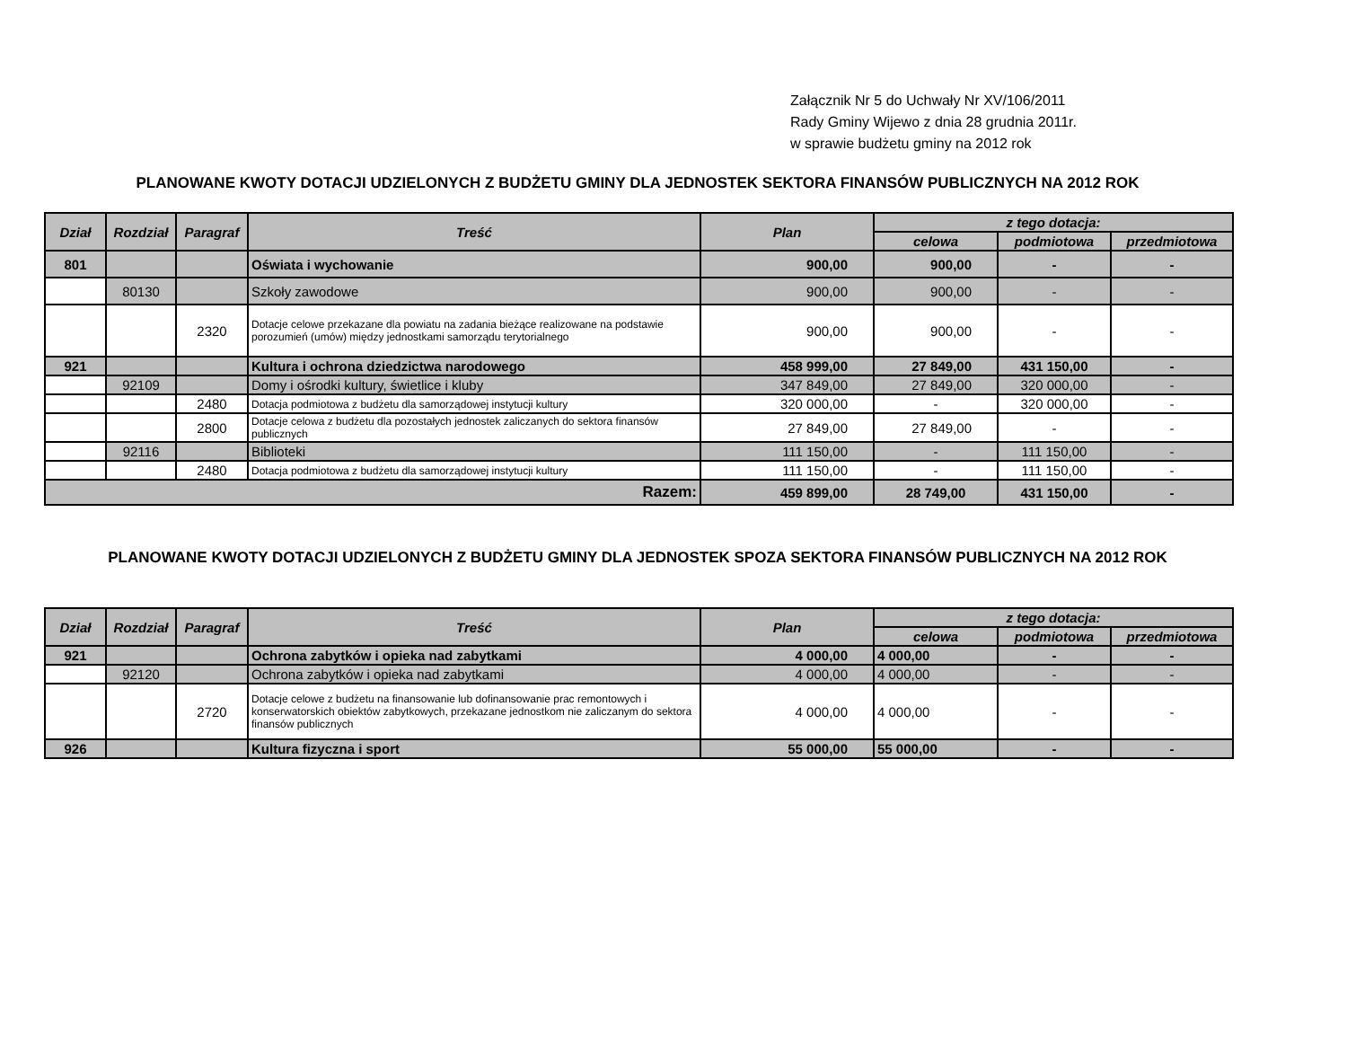Załącznik Nr 5 do Uchwały Nr XV/106/2011
Rady Gminy Wijewo z dnia 28 grudnia 2011r.
w sprawie budżetu gminy na 2012 rok
PLANOWANE KWOTY DOTACJI UDZIELONYCH Z BUDŻETU GMINY DLA JEDNOSTEK SEKTORA FINANSÓW PUBLICZNYCH NA 2012 ROK
| Dział | Rozdział | Paragraf | Treść | Plan | z tego dotacja: | | |
| --- | --- | --- | --- | --- | --- | --- | --- |
| | | | | | celowa | podmiotowa | przedmiotowa |
| 801 | | | Oświata i wychowanie | 900,00 | 900,00 | - | - |
| | 80130 | | Szkoły zawodowe | 900,00 | 900,00 | - | - |
| | | 2320 | Dotacje celowe przekazane dla powiatu na zadania bieżące realizowane na podstawie porozumień (umów) między jednostkami samorządu terytorialnego | 900,00 | 900,00 | - | - |
| 921 | | | Kultura i ochrona dziedzictwa narodowego | 458 999,00 | 27 849,00 | 431 150,00 | - |
| | 92109 | | Domy i ośrodki kultury, świetlice i kluby | 347 849,00 | 27 849,00 | 320 000,00 | - |
| | | 2480 | Dotacja podmiotowa z budżetu dla samorządowej instytucji kultury | 320 000,00 | - | 320 000,00 | - |
| | | 2800 | Dotacje celowa z budżetu dla pozostałych jednostek zaliczanych do sektora finansów publicznych | 27 849,00 | 27 849,00 | - | - |
| | 92116 | | Biblioteki | 111 150,00 | - | 111 150,00 | - |
| | | 2480 | Dotacja podmiotowa z budżetu dla samorządowej instytucji kultury | 111 150,00 | - | 111 150,00 | - |
| Razem: | | | | 459 899,00 | 28 749,00 | 431 150,00 | - |
PLANOWANE KWOTY DOTACJI UDZIELONYCH Z BUDŻETU GMINY DLA JEDNOSTEK SPOZA SEKTORA FINANSÓW PUBLICZNYCH NA 2012 ROK
| Dział | Rozdział | Paragraf | Treść | Plan | z tego dotacja: | | |
| --- | --- | --- | --- | --- | --- | --- | --- |
| | | | | | celowa | podmiotowa | przedmiotowa |
| 921 | | | Ochrona zabytków i opieka nad zabytkami | 4 000,00 | 4 000,00 | - | - |
| | 92120 | | Ochrona zabytków i opieka nad zabytkami | 4 000,00 | 4 000,00 | - | - |
| | | 2720 | Dotacje celowe z budżetu na finansowanie lub dofinansowanie prac remontowych i konserwatorskich obiektów zabytkowych, przekazane jednostkom nie zaliczanym do sektora finansów publicznych | 4 000,00 | 4 000,00 | - | - |
| 926 | | | Kultura fizyczna i sport | 55 000,00 | 55 000,00 | - | - |